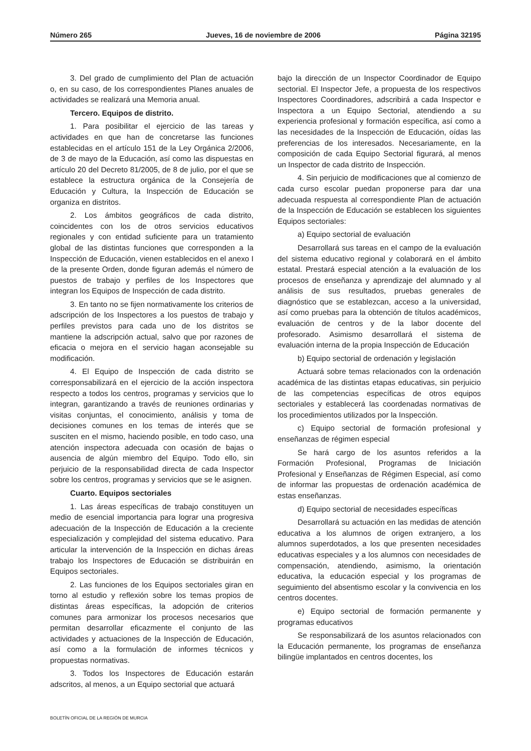Número 265 Jueves, 16 de noviembre de 2006 Página 32195
3. Del grado de cumplimiento del Plan de actuación o, en su caso, de los correspondientes Planes anuales de actividades se realizará una Memoria anual.
Tercero. Equipos de distrito.
1. Para posibilitar el ejercicio de las tareas y actividades en que han de concretarse las funciones establecidas en el artículo 151 de la Ley Orgánica 2/2006, de 3 de mayo de la Educación, así como las dispuestas en artículo 20 del Decreto 81/2005, de 8 de julio, por el que se establece la estructura orgánica de la Consejería de Educación y Cultura, la Inspección de Educación se organiza en distritos.
2. Los ámbitos geográficos de cada distrito, coincidentes con los de otros servicios educativos regionales y con entidad suficiente para un tratamiento global de las distintas funciones que corresponden a la Inspección de Educación, vienen establecidos en el anexo I de la presente Orden, donde figuran además el número de puestos de trabajo y perfiles de los Inspectores que integran los Equipos de Inspección de cada distrito.
3. En tanto no se fijen normativamente los criterios de adscripción de los Inspectores a los puestos de trabajo y perfiles previstos para cada uno de los distritos se mantiene la adscripción actual, salvo que por razones de eficacia o mejora en el servicio hagan aconsejable su modificación.
4. El Equipo de Inspección de cada distrito se corresponsabilizará en el ejercicio de la acción inspectora respecto a todos los centros, programas y servicios que lo integran, garantizando a través de reuniones ordinarias y visitas conjuntas, el conocimiento, análisis y toma de decisiones comunes en los temas de interés que se susciten en el mismo, haciendo posible, en todo caso, una atención inspectora adecuada con ocasión de bajas o ausencia de algún miembro del Equipo. Todo ello, sin perjuicio de la responsabilidad directa de cada Inspector sobre los centros, programas y servicios que se le asignen.
Cuarto. Equipos sectoriales
1. Las áreas específicas de trabajo constituyen un medio de esencial importancia para lograr una progresiva adecuación de la Inspección de Educación a la creciente especialización y complejidad del sistema educativo. Para articular la intervención de la Inspección en dichas áreas trabajo los Inspectores de Educación se distribuirán en Equipos sectoriales.
2. Las funciones de los Equipos sectoriales giran en torno al estudio y reflexión sobre los temas propios de distintas áreas específicas, la adopción de criterios comunes para armonizar los procesos necesarios que permitan desarrollar eficazmente el conjunto de las actividades y actuaciones de la Inspección de Educación, así como a la formulación de informes técnicos y propuestas normativas.
3. Todos los Inspectores de Educación estarán adscritos, al menos, a un Equipo sectorial que actuará
bajo la dirección de un Inspector Coordinador de Equipo sectorial. El Inspector Jefe, a propuesta de los respectivos Inspectores Coordinadores, adscribirá a cada Inspector e Inspectora a un Equipo Sectorial, atendiendo a su experiencia profesional y formación específica, así como a las necesidades de la Inspección de Educación, oídas las preferencias de los interesados. Necesariamente, en la composición de cada Equipo Sectorial figurará, al menos un Inspector de cada distrito de Inspección.
4. Sin perjuicio de modificaciones que al comienzo de cada curso escolar puedan proponerse para dar una adecuada respuesta al correspondiente Plan de actuación de la Inspección de Educación se establecen los siguientes Equipos sectoriales:
a) Equipo sectorial de evaluación
Desarrollará sus tareas en el campo de la evaluación del sistema educativo regional y colaborará en el ámbito estatal. Prestará especial atención a la evaluación de los procesos de enseñanza y aprendizaje del alumnado y al análisis de sus resultados, pruebas generales de diagnóstico que se establezcan, acceso a la universidad, así como pruebas para la obtención de títulos académicos, evaluación de centros y de la labor docente del profesorado. Asimismo desarrollará el sistema de evaluación interna de la propia Inspección de Educación
b) Equipo sectorial de ordenación y legislación
Actuará sobre temas relacionados con la ordenación académica de las distintas etapas educativas, sin perjuicio de las competencias específicas de otros equipos sectoriales y establecerá las coordenadas normativas de los procedimientos utilizados por la Inspección.
c) Equipo sectorial de formación profesional y enseñanzas de régimen especial
Se hará cargo de los asuntos referidos a la Formación Profesional, Programas de Iniciación Profesional y Enseñanzas de Régimen Especial, así como de informar las propuestas de ordenación académica de estas enseñanzas.
d) Equipo sectorial de necesidades específicas
Desarrollará su actuación en las medidas de atención educativa a los alumnos de origen extranjero, a los alumnos superdotados, a los que presenten necesidades educativas especiales y a los alumnos con necesidades de compensación, atendiendo, asimismo, la orientación educativa, la educación especial y los programas de seguimiento del absentismo escolar y la convivencia en los centros docentes.
e) Equipo sectorial de formación permanente y programas educativos
Se responsabilizará de los asuntos relacionados con la Educación permanente, los programas de enseñanza bilingüe implantados en centros docentes, los
BOLETÍN OFICIAL DE LA REGIÓN DE MURCIA